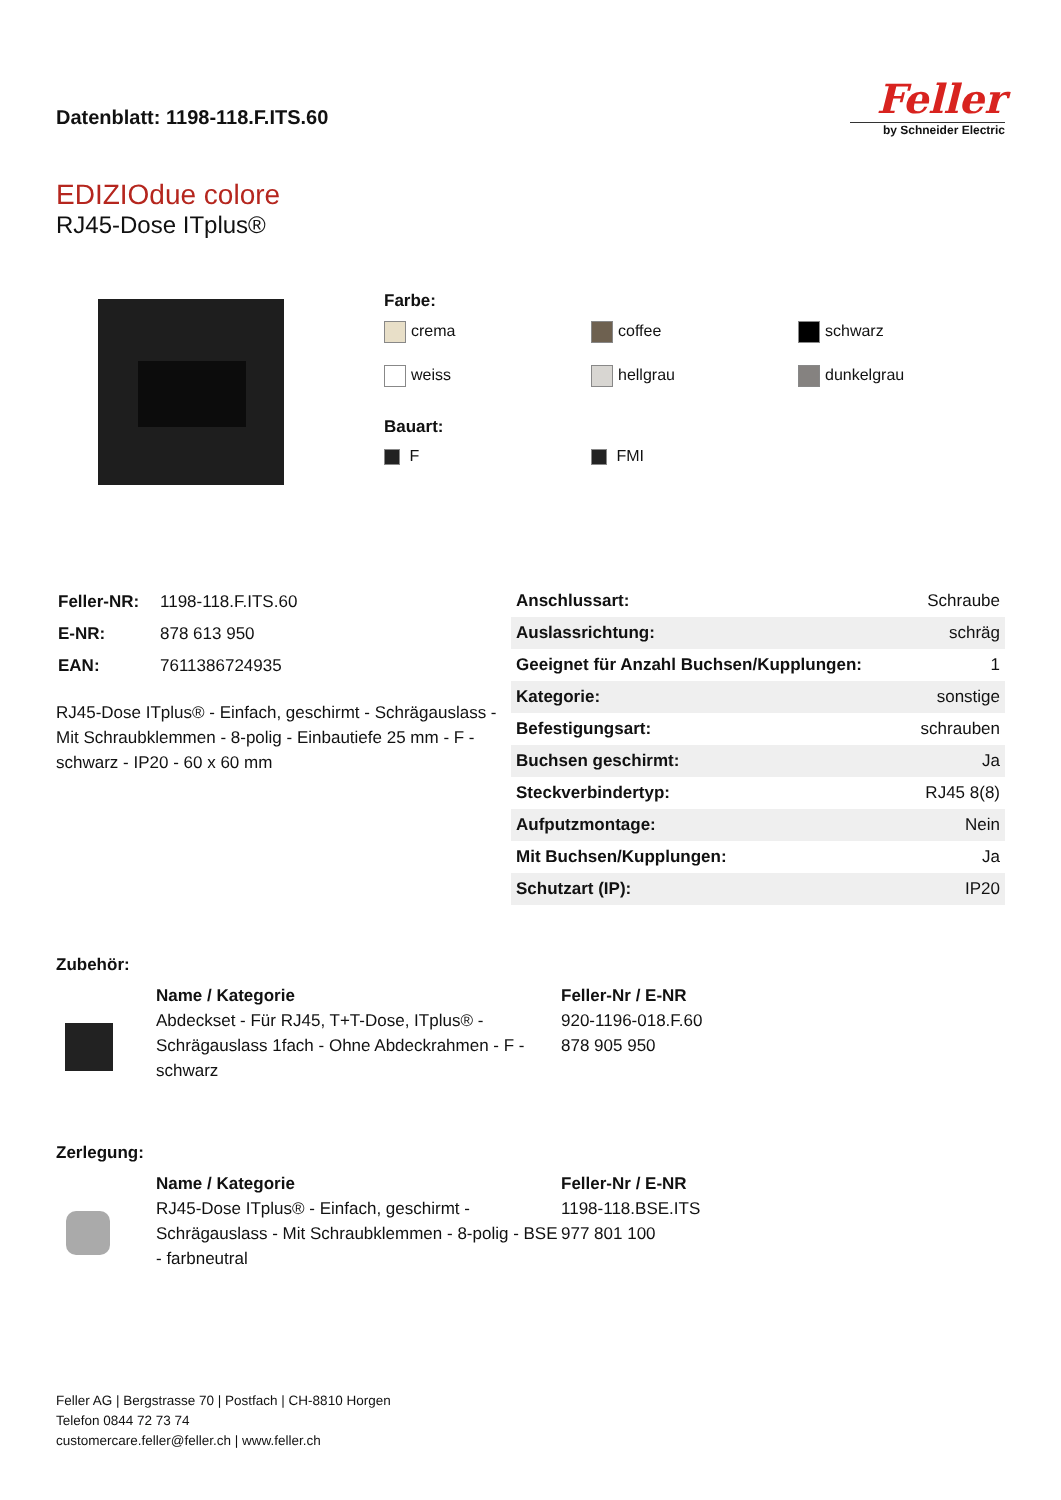Datenblatt: 1198-118.F.ITS.60
Feller
by Schneider Electric
EDIZIOdue colore
RJ45-Dose ITplus®
Farbe:
crema
coffee
schwarz
weiss
hellgrau
dunkelgrau
Bauart:
F
FMI
| Feller-NR: | 1198-118.F.ITS.60 |
| E-NR: | 878 613 950 |
| EAN: | 7611386724935 |
RJ45-Dose ITplus® - Einfach, geschirmt - Schrägauslass - Mit Schraubklemmen - 8-polig - Einbautiefe 25 mm - F - schwarz - IP20 - 60 x 60 mm
| Anschlussart: | Schraube |
| Auslassrichtung: | schräg |
| Geeignet für Anzahl Buchsen/Kupplungen: | 1 |
| Kategorie: | sonstige |
| Befestigungsart: | schrauben |
| Buchsen geschirmt: | Ja |
| Steckverbindertyp: | RJ45 8(8) |
| Aufputzmontage: | Nein |
| Mit Buchsen/Kupplungen: | Ja |
| Schutzart (IP): | IP20 |
Zubehör:
Name / Kategorie
Abdeckset - Für RJ45, T+T-Dose, ITplus® - Schrägauslass 1fach - Ohne Abdeckrahmen - F - schwarz
Feller-Nr / E-NR
920-1196-018.F.60
878 905 950
Zerlegung:
Name / Kategorie
RJ45-Dose ITplus® - Einfach, geschirmt - Schrägauslass - Mit Schraubklemmen - 8-polig - BSE - farbneutral
Feller-Nr / E-NR
1198-118.BSE.ITS
977 801 100
Feller AG | Bergstrasse 70 | Postfach | CH-8810 Horgen
Telefon 0844 72 73 74
customercare.feller@feller.ch | www.feller.ch